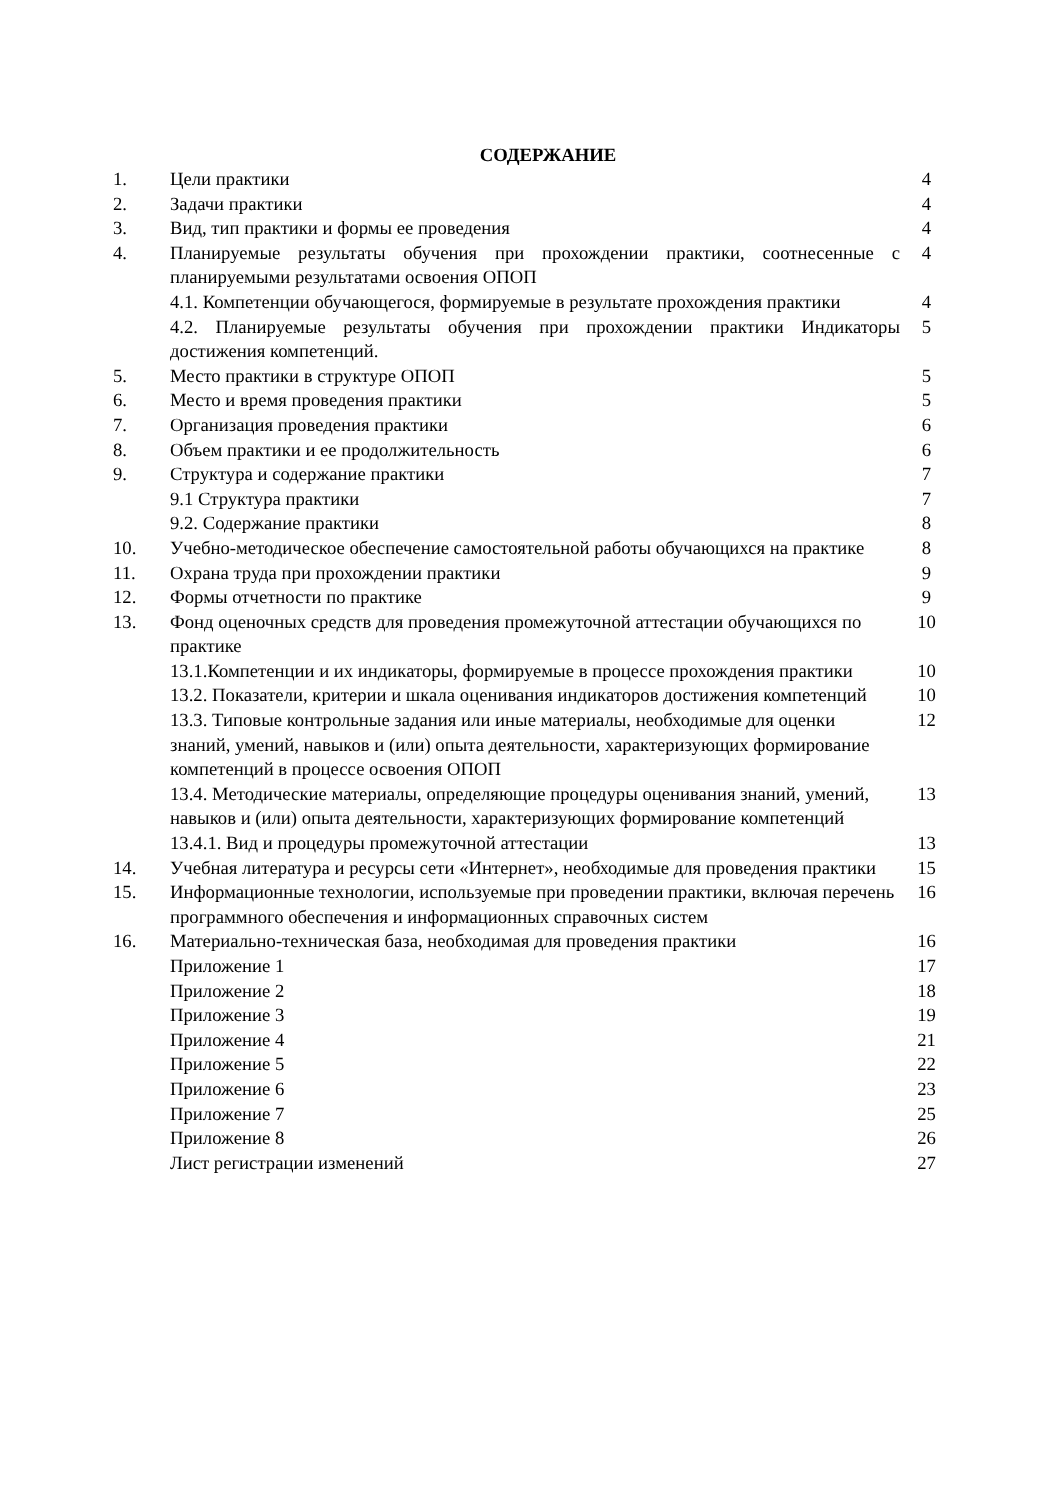СОДЕРЖАНИЕ
| 1. | Цели практики | 4 |
| 2. | Задачи практики | 4 |
| 3. | Вид, тип практики и формы ее проведения | 4 |
| 4. | Планируемые результаты обучения при прохождении практики, соотнесенные с планируемыми результатами освоения ОПОП | 4 |
| | 4.1. Компетенции обучающегося, формируемые в результате прохождения практики | 4 |
| | 4.2. Планируемые результаты обучения при прохождении практики Индикаторы достижения компетенций. | 5 |
| 5. | Место практики в структуре ОПОП | 5 |
| 6. | Место и время проведения практики | 5 |
| 7. | Организация проведения практики | 6 |
| 8. | Объем практики и ее продолжительность | 6 |
| 9. | Структура и содержание практики | 7 |
| | 9.1 Структура практики | 7 |
| | 9.2. Содержание практики | 8 |
| 10. | Учебно-методическое обеспечение самостоятельной работы обучающихся на практике | 8 |
| 11. | Охрана труда при прохождении практики | 9 |
| 12. | Формы отчетности по практике | 9 |
| 13. | Фонд оценочных средств для проведения промежуточной аттестации обучающихся по практике | 10 |
| | 13.1.Компетенции и их индикаторы, формируемые в процессе прохождения практики | 10 |
| | 13.2. Показатели, критерии и шкала оценивания индикаторов достижения компетенций | 10 |
| | 13.3. Типовые контрольные задания или иные материалы, необходимые для оценки знаний, умений, навыков и (или) опыта деятельности, характеризующих формирование компетенций в процессе освоения ОПОП | 12 |
| | 13.4. Методические материалы, определяющие процедуры оценивания знаний, умений, навыков и (или) опыта деятельности, характеризующих формирование компетенций | 13 |
| | 13.4.1. Вид и процедуры промежуточной аттестации | 13 |
| 14. | Учебная литература и ресурсы сети «Интернет», необходимые для проведения практики | 15 |
| 15. | Информационные технологии, используемые при проведении практики, включая перечень программного обеспечения и информационных справочных систем | 16 |
| 16. | Материально-техническая база, необходимая для проведения практики | 16 |
| | Приложение 1 | 17 |
| | Приложение 2 | 18 |
| | Приложение 3 | 19 |
| | Приложение 4 | 21 |
| | Приложение 5 | 22 |
| | Приложение 6 | 23 |
| | Приложение 7 | 25 |
| | Приложение 8 | 26 |
| | Лист регистрации изменений | 27 |